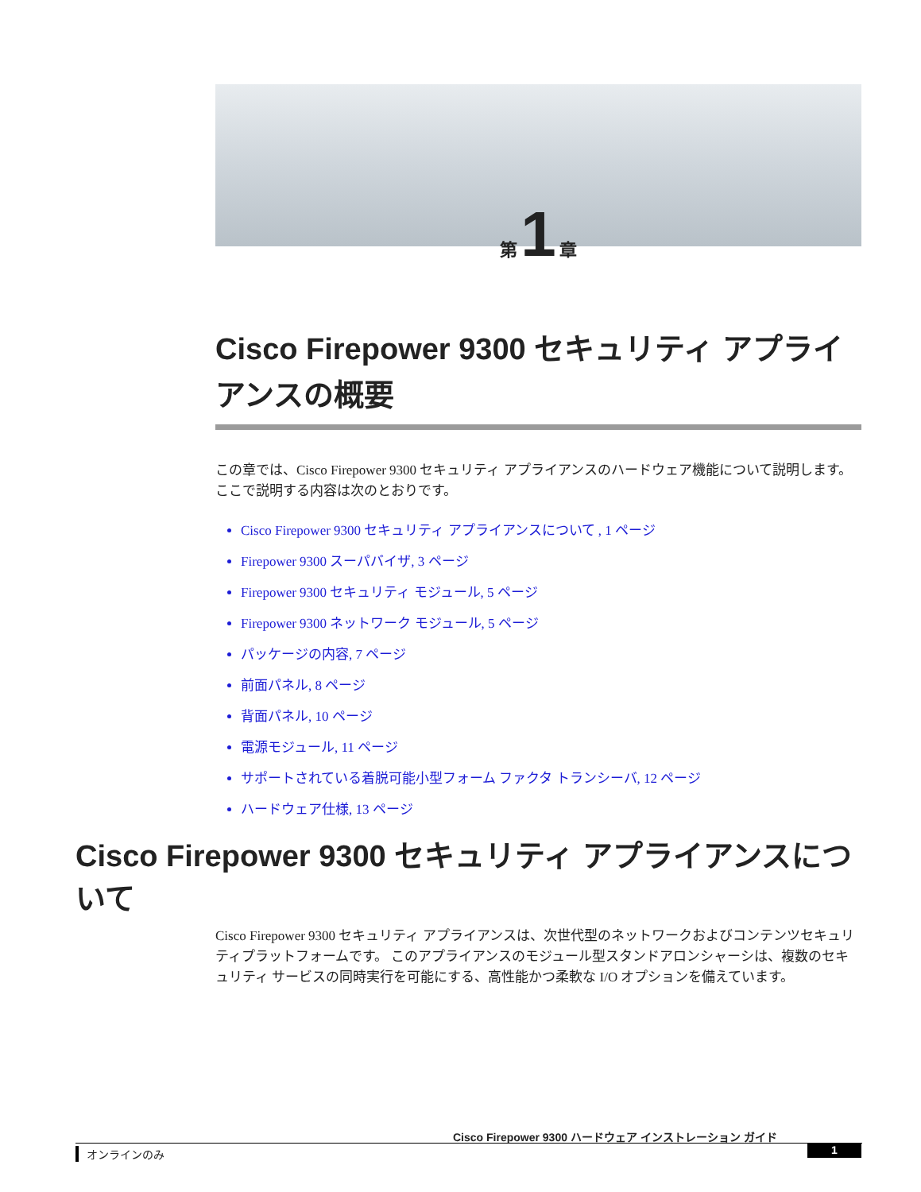第 1 章
Cisco Firepower 9300 セキュリティ アプライアンスの概要
この章では、Cisco Firepower 9300 セキュリティ アプライアンスのハードウェア機能について説明します。 ここで説明する内容は次のとおりです。
Cisco Firepower 9300 セキュリティ アプライアンスについて , 1 ページ
Firepower 9300 スーパバイザ, 3 ページ
Firepower 9300 セキュリティ モジュール, 5 ページ
Firepower 9300 ネットワーク モジュール, 5 ページ
パッケージの内容, 7 ページ
前面パネル, 8 ページ
背面パネル, 10 ページ
電源モジュール, 11 ページ
サポートされている着脱可能小型フォーム ファクタ トランシーバ, 12 ページ
ハードウェア仕様, 13 ページ
Cisco Firepower 9300 セキュリティ アプライアンスについて
Cisco Firepower 9300 セキュリティ アプライアンスは、次世代型のネットワークおよびコンテンツセキュリティプラットフォームです。 このアプライアンスのモジュール型スタンドアロンシャーシは、複数のセキュリティ サービスの同時実行を可能にする、高性能かつ柔軟な I/O オプションを備えています。
Cisco Firepower 9300 ハードウェア インストレーション ガイド
オンラインのみ 1